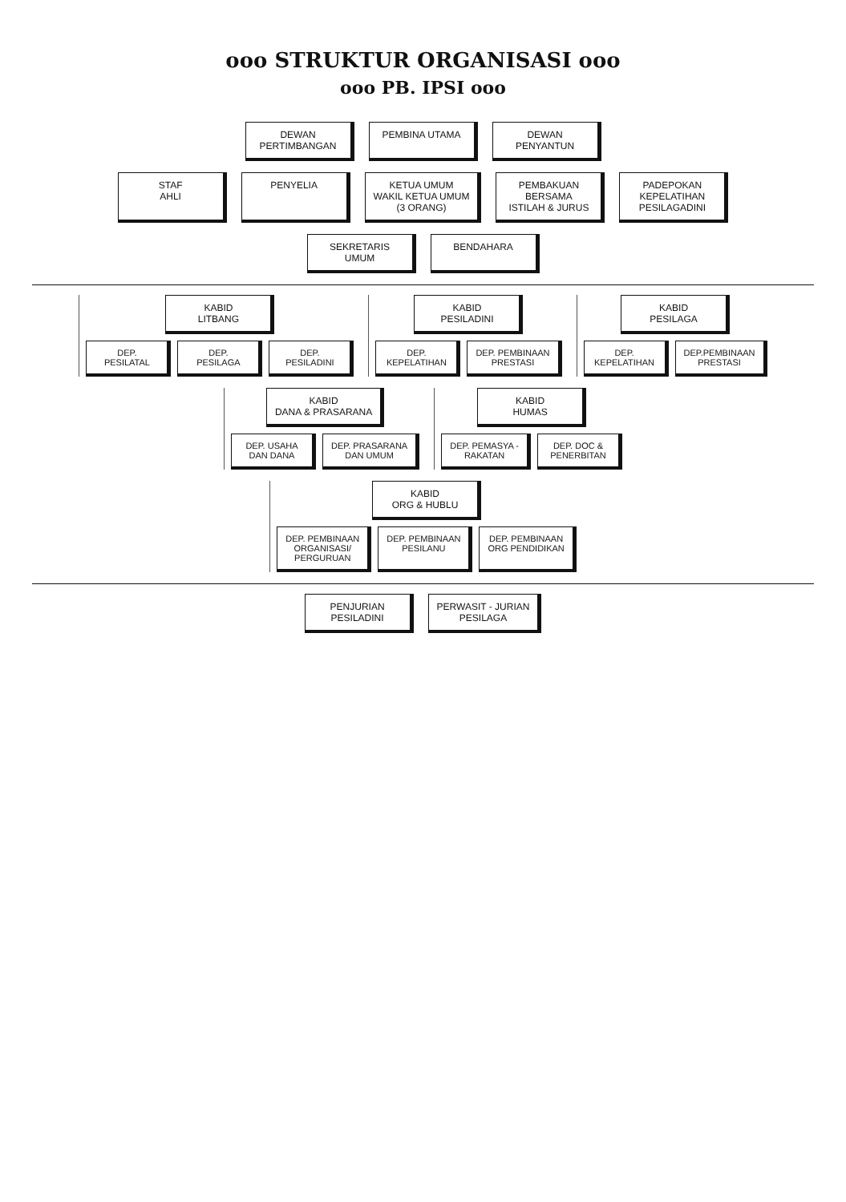ooo STRUKTUR ORGANISASI ooo
ooo PB. IPSI ooo
DEWAN
PERTIMBANGAN
PEMBINA UTAMA
DEWAN
PENYANTUN
STAF
AHLI
PENYELIA
KETUA UMUM
WAKIL KETUA UMUM
(3 ORANG)
PEMBAKUAN
BERSAMA
ISTILAH & JURUS
PADEPOKAN
KEPELATIHAN
PESILAGADINI
SEKRETARIS
UMUM
BENDAHARA
KABID
LITBANG
DEP.
PESILATAL
DEP.
PESILAGA
DEP.
PESILADINI
KABID
PESILADINI
DEP.
KEPELATIHAN
DEP. PEMBINAAN
PRESTASI
KABID
PESILAGA
DEP.
KEPELATIHAN
DEP.PEMBINAAN
PRESTASI
KABID
DANA & PRASARANA
DEP. USAHA
DAN DANA
DEP. PRASARANA
DAN UMUM
KABID
HUMAS
DEP. PEMASYA -
RAKATAN
DEP. DOC &
PENERBITAN
KABID
ORG & HUBLU
DEP. PEMBINAAN
ORGANISASI/
PERGURUAN
DEP. PEMBINAAN
PESILANU
DEP. PEMBINAAN
ORG PENDIDIKAN
PENJURIAN
PESILADINI
PERWASIT - JURIAN
PESILAGA